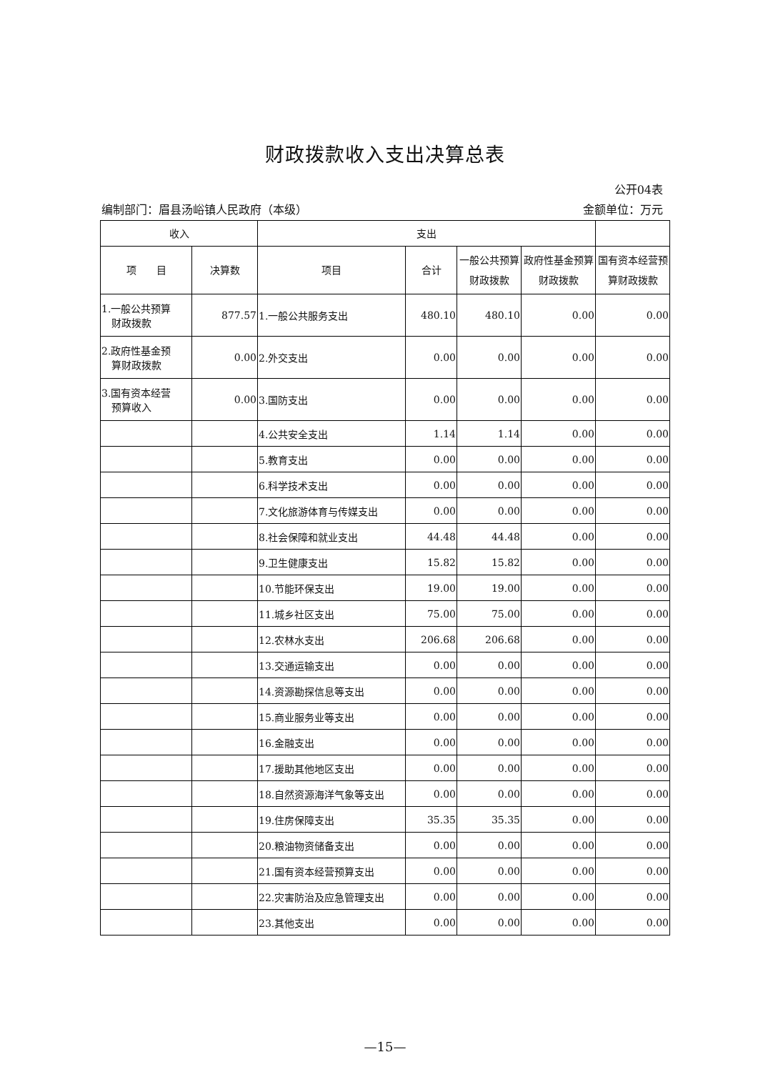财政拨款收入支出决算总表
公开04表
编制部门：眉县汤峪镇人民政府（本级） 金额单位：万元
| 收入 | | 支出 | | | | |
| --- | --- | --- | --- | --- | --- | --- |
| 项 目 | 决算数 | 项目 | 合计 | 一般公共预算财政拨款 | 政府性基金预算财政拨款 | 国有资本经营预算财政拨款 |
| 1.一般公共预算 财政拨款 | 877.57 | 1.一般公共服务支出 | 480.10 | 480.10 | 0.00 | 0.00 |
| 2.政府性基金预 算财政拨款 | 0.00 | 2.外交支出 | 0.00 | 0.00 | 0.00 | 0.00 |
| 3.国有资本经营 预算收入 | 0.00 | 3.国防支出 | 0.00 | 0.00 | 0.00 | 0.00 |
| | | 4.公共安全支出 | 1.14 | 1.14 | 0.00 | 0.00 |
| | | 5.教育支出 | 0.00 | 0.00 | 0.00 | 0.00 |
| | | 6.科学技术支出 | 0.00 | 0.00 | 0.00 | 0.00 |
| | | 7.文化旅游体育与传媒支出 | 0.00 | 0.00 | 0.00 | 0.00 |
| | | 8.社会保障和就业支出 | 44.48 | 44.48 | 0.00 | 0.00 |
| | | 9.卫生健康支出 | 15.82 | 15.82 | 0.00 | 0.00 |
| | | 10.节能环保支出 | 19.00 | 19.00 | 0.00 | 0.00 |
| | | 11.城乡社区支出 | 75.00 | 75.00 | 0.00 | 0.00 |
| | | 12.农林水支出 | 206.68 | 206.68 | 0.00 | 0.00 |
| | | 13.交通运输支出 | 0.00 | 0.00 | 0.00 | 0.00 |
| | | 14.资源勘探信息等支出 | 0.00 | 0.00 | 0.00 | 0.00 |
| | | 15.商业服务业等支出 | 0.00 | 0.00 | 0.00 | 0.00 |
| | | 16.金融支出 | 0.00 | 0.00 | 0.00 | 0.00 |
| | | 17.援助其他地区支出 | 0.00 | 0.00 | 0.00 | 0.00 |
| | | 18.自然资源海洋气象等支出 | 0.00 | 0.00 | 0.00 | 0.00 |
| | | 19.住房保障支出 | 35.35 | 35.35 | 0.00 | 0.00 |
| | | 20.粮油物资储备支出 | 0.00 | 0.00 | 0.00 | 0.00 |
| | | 21.国有资本经营预算支出 | 0.00 | 0.00 | 0.00 | 0.00 |
| | | 22.灾害防治及应急管理支出 | 0.00 | 0.00 | 0.00 | 0.00 |
| | | 23.其他支出 | 0.00 | 0.00 | 0.00 | 0.00 |
—15—